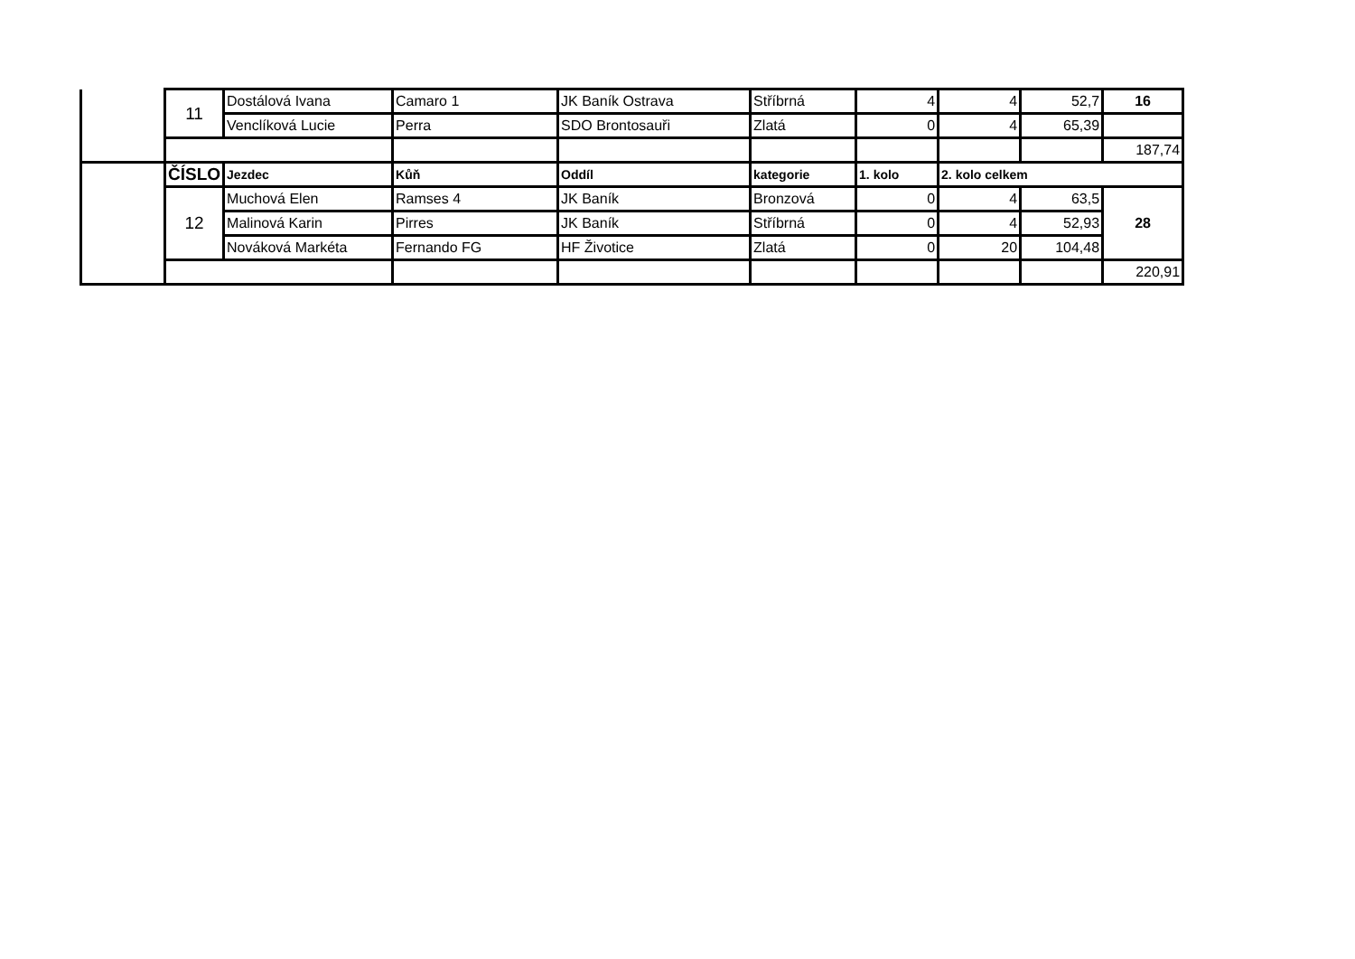| | 11 | Dostálová Ivana | Camaro 1 | JK Baník Ostrava | Stříbrná | 4 | 4 | 52,7 | 16 |
| | | Venclíková Lucie | Perra | SDO Brontosauři | Zlatá | 0 | 4 | 65,39 | |
| | | | | | | | | | 187,74 |
| | ČÍSLO | Jezdec | Kůň | Oddíl | kategorie | 1. kolo | 2. kolo celkem | | |
| | 12 | Muchová Elen | Ramses 4 | JK Baník | Bronzová | 0 | 4 | 63,5 | 28 |
| | | Malinová Karin | Pirres | JK Baník | Stříbrná | 0 | 4 | 52,93 | |
| | | Nováková Markéta | Fernando FG | HF Životice | Zlatá | 0 | 20 | 104,48 | |
| | | | | | | | | | 220,91 |